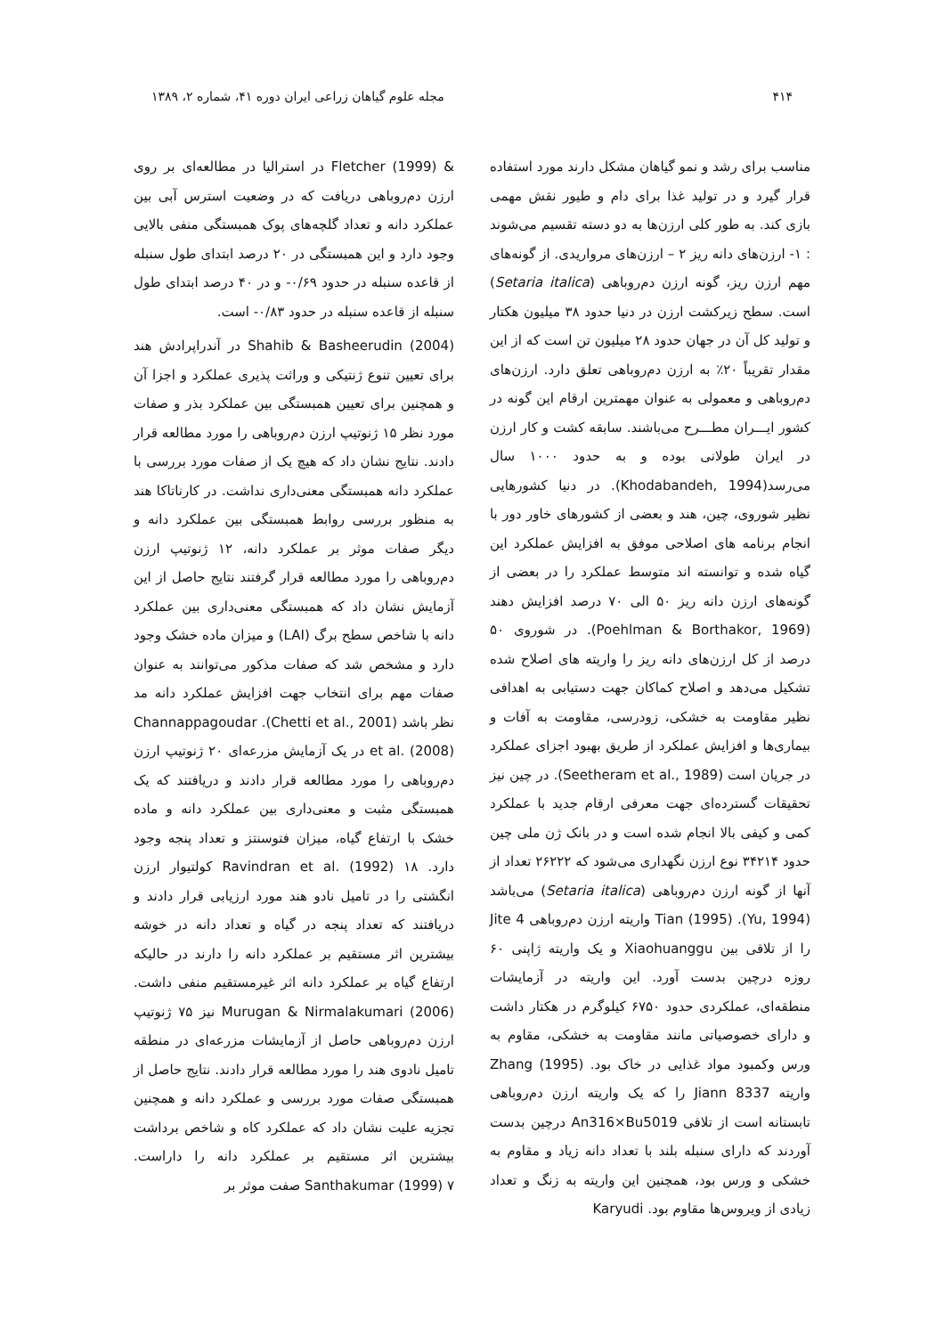۴۱۴ مجله علوم گیاهان زراعی ایران دوره ۴۱، شماره ۲، ۱۳۸۹
مناسب برای رشد و نمو گیاهان مشکل دارند مورد استفاده قرار گیرد و در تولید غذا برای دام و طیور نقش مهمی بازی کند. به طور کلی ارزن‌ها به دو دسته تقسیم می‌شوند : ۱- ارزن‌های دانه ریز ۲ – ارزن‌های مرواریدی. از گونه‌های مهم ارزن ریز، گونه ارزن دم‌روباهی (Setaria italica) است. سطح زیرکشت ارزن در دنیا حدود ۳۸ میلیون هکتار و تولید کل آن در جهان حدود ۲۸ میلیون تن است که از این مقدار تقریباً ۲۰٪ به ارزن دم‌روباهی تعلق دارد. ارزن‌های دم‌روباهی و معمولی به عنوان مهمترین ارقام این گونه در کشور ایـــران مطـــرح می‌باشند. سابقه کشت و کار ارزن در ایران طولانی بوده و به حدود ۱۰۰۰ سال می‌رسد(Khodabandeh, 1994). در دنیا کشورهایی نظیر شوروی، چین، هند و بعضی از کشورهای خاور دور با انجام برنامه های اصلاحی موفق به افزایش عملکرد این گیاه شده و توانسته اند متوسط عملکرد را در بعضی از گونه‌های ارزن دانه ریز ۵۰ الی ۷۰ درصد افزایش دهند (Poehlman & Borthakor, 1969). در شوروی ۵۰ درصد از کل ارزن‌های دانه ریز را واریته های اصلاح شده تشکیل می‌دهد و اصلاح کماکان جهت دستیابی به اهدافی نظیر مقاومت به خشکی، زودرسی، مقاومت به آفات و بیماری‌ها و افزایش عملکرد از طریق بهبود اجزای عملکرد در جریان است (Seetheram et al., 1989). در چین نیز تحقیقات گسترده‌ای جهت معرفی ارقام جدید با عملکرد کمی و کیفی بالا انجام شده است و در بانک ژن ملی چین حدود ۳۴۲۱۴ نوع ارزن نگهداری می‌شود که ۲۶۲۲۲ تعداد از آنها از گونه ارزن دم‌روباهی (Setaria italica) می‌باشد (Yu, 1994). Tian (1995) واریته ارزن دم‌روباهی Jite 4 را از تلاقی بین Xiaohuanggu و یک واریته ژاپنی ۶۰ روزه درچین بدست آورد. این واریته در آزمایشات منطقه‌ای، عملکردی حدود ۶۷۵۰ کیلوگرم در هکتار داشت و دارای خصوصیاتی مانند مقاومت به خشکی، مقاوم به ورس وکمبود مواد غذایی در خاک بود. Zhang (1995) واریته Jiann 8337 را که یک واریته ارزن دم‌روباهی تابستانه است از تلاقی An316×Bu5019 درچین بدست آوردند که دارای سنبله بلند با تعداد دانه زیاد و مقاوم به خشکی و ورس بود، همچنین این واریته به زنگ و تعداد زیادی از ویروس‌ها مقاوم بود. Karyudi
& Fletcher (1999) در استرالیا در مطالعه‌ای بر روی ارزن دم‌روباهی دریافت که در وضعیت استرس آبی بین عملکرد دانه و تعداد گلچه‌های پوک همبستگی منفی بالایی وجود دارد و این همبستگی در ۲۰ درصد ابتدای طول سنبله از قاعده سنبله در حدود ۰/۶۹- و در ۴۰ درصد ابتدای طول سنبله از قاعده سنبله در حدود ۰/۸۳- است.
Shahib & Basheerudin (2004) در آندراپرادش هند برای تعیین تنوع ژنتیکی و وراثت پذیری عملکرد و اجزا آن و همچنین برای تعیین همبستگی بین عملکرد بذر و صفات مورد نظر ۱۵ ژنوتیپ ارزن دم‌روباهی را مورد مطالعه قرار دادند. نتایج نشان داد که هیچ یک از صفات مورد بررسی با عملکرد دانه همبستگی معنی‌داری نداشت. در کارناتاکا هند به منظور بررسی روابط همبستگی بین عملکرد دانه و دیگر صفات موثر بر عملکرد دانه، ۱۲ ژنوتیپ ارزن دم‌روباهی را مورد مطالعه قرار گرفتند نتایج حاصل از این آزمایش نشان داد که همبستگی معنی‌داری بین عملکرد دانه با شاخص سطح برگ (LAI) و میزان ماده خشک وجود دارد و مشخص شد که صفات مذکور می‌توانند به عنوان صفات مهم برای انتخاب جهت افزایش عملکرد دانه مد نظر باشد (Chetti et al., 2001). Channappagoudar et al. (2008) در یک آزمایش مزرعه‌ای ۲۰ ژنوتیپ ارزن دم‌روباهی را مورد مطالعه قرار دادند و دریافتند که یک همبستگی مثبت و معنی‌داری بین عملکرد دانه و ماده خشک با ارتفاع گیاه، میزان فتوسنتز و تعداد پنجه وجود دارد. Ravindran et al. (1992) ۱۸ کولتیوار ارزن انگشتی را در تامیل نادو هند مورد ارزیابی قرار دادند و دریافتند که تعداد پنجه در گیاه و تعداد دانه در خوشه بیشترین اثر مستقیم بر عملکرد دانه را دارند در حالیکه ارتفاع گیاه بر عملکرد دانه اثر غیرمستقیم منفی داشت. Murugan & Nirmalakumari (2006) نیز ۷۵ ژنوتیپ ارزن دم‌روباهی حاصل از آزمایشات مزرعه‌ای در منطقه تامیل نادوی هند را مورد مطالعه قرار دادند. نتایج حاصل از همبستگی صفات مورد بررسی و عملکرد دانه و همچنین تجزیه علیت نشان داد که عملکرد کاه و شاخص برداشت بیشترین اثر مستقیم بر عملکرد دانه را داراست. Santhakumar (1999) ۷ صفت موثر بر